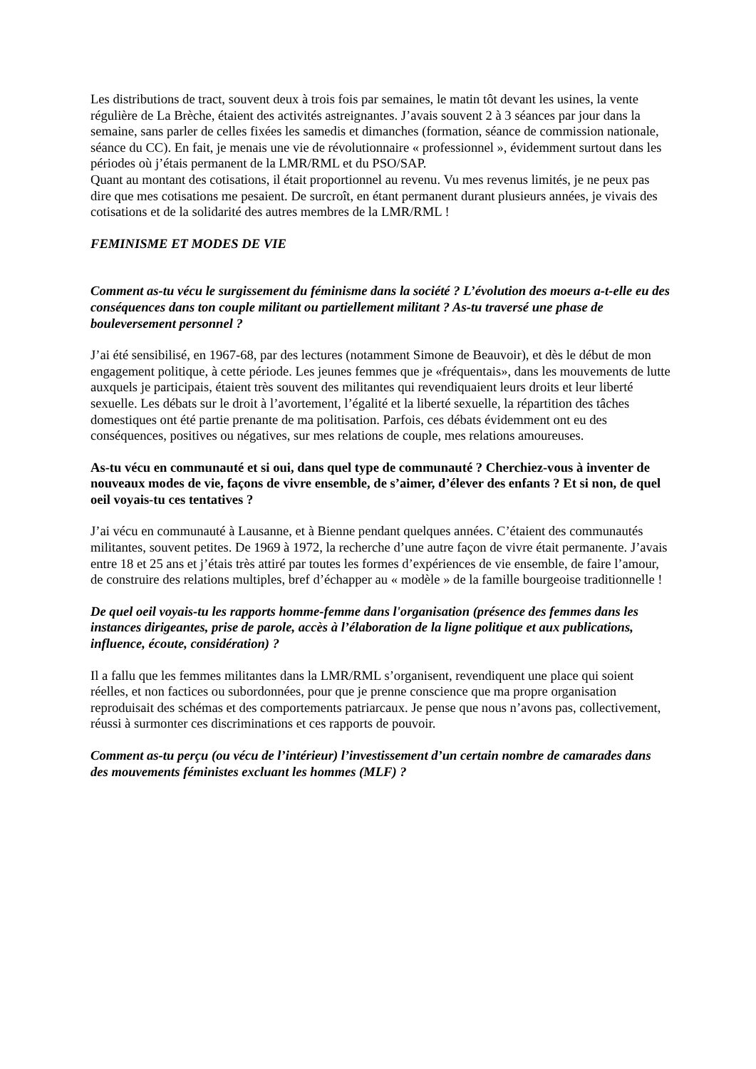Les distributions de tract, souvent deux à trois fois par semaines, le matin tôt devant les usines, la vente régulière de La Brèche, étaient des activités astreignantes. J’avais souvent 2 à 3 séances par jour dans la semaine, sans parler de celles fixées les samedis et dimanches (formation, séance de commission nationale, séance du CC). En fait, je menais une vie de révolutionnaire « professionnel », évidemment surtout dans les périodes où j’étais permanent de la LMR/RML et du PSO/SAP.
Quant au montant des cotisations, il était proportionnel au revenu. Vu mes revenus limités, je ne peux pas dire que mes cotisations me pesaient. De surcroît, en étant permanent durant plusieurs années, je vivais des cotisations et de la solidarité des autres membres de la LMR/RML !
FEMINISME ET MODES DE VIE
Comment as-tu vécu le surgissement du féminisme dans la société ? L’évolution des moeurs a-t-elle eu des conséquences dans ton couple militant ou partiellement militant ? As-tu traversé une phase de bouleversement personnel ?
J’ai été sensibilisé, en 1967-68, par des lectures (notamment Simone de Beauvoir), et dès le début de mon engagement politique, à cette période. Les jeunes femmes que je «fréquentais», dans les mouvements de lutte auxquels je participais, étaient très souvent des militantes qui revendiquaient leurs droits et leur liberté sexuelle. Les débats sur le droit à l’avortement, l’égalité et la liberté sexuelle, la répartition des tâches domestiques ont été partie prenante de ma politisation. Parfois, ces débats évidemment ont eu des conséquences, positives ou négatives, sur mes relations de couple, mes relations amoureuses.
As-tu vécu en communauté et si oui, dans quel type de communauté ? Cherchiez-vous à inventer de nouveaux modes de vie, façons de vivre ensemble, de s’aimer, d’élever des enfants ? Et si non, de quel oeil voyais-tu ces tentatives ?
J’ai vécu en communauté à Lausanne, et à Bienne pendant quelques années. C’étaient des communautés militantes, souvent petites. De 1969 à 1972, la recherche d’une autre façon de vivre était permanente. J’avais entre 18 et 25 ans et j’étais très attiré par toutes les formes d’expériences de vie ensemble, de faire l’amour, de construire des relations multiples, bref d’échapper au « modèle » de la famille bourgeoise traditionnelle !
De quel oeil voyais-tu les rapports homme-femme dans l'organisation (présence des femmes dans les instances dirigeantes, prise de parole, accès à l’élaboration de la ligne politique et aux publications, influence, écoute, considération) ?
Il a fallu que les femmes militantes dans la LMR/RML s’organisent, revendiquent une place qui soient réelles, et non factices ou subordonnées, pour que je prenne conscience que ma propre organisation reproduisait des schémas et des comportements patriarcaux. Je pense que nous n’avons pas, collectivement, réussi à surmonter ces discriminations et ces rapports de pouvoir.
Comment as-tu perçu (ou vécu de l’intérieur) l’investissement d’un certain nombre de camarades dans des mouvements féministes excluant les hommes (MLF) ?